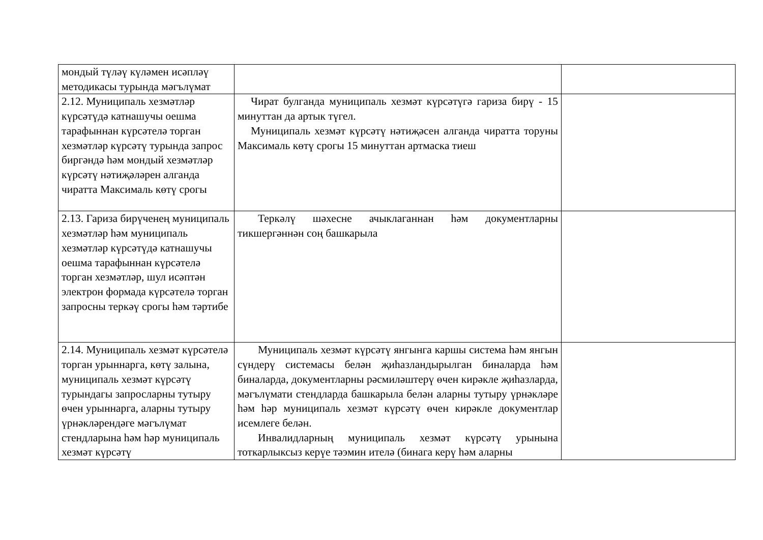| мондый түләү күләмен исәпләү методикасы турында мәгълүмат | | |
| 2.12. Муниципаль хезмәтләр күрсәтүдә катнашучы оешма тарафыннан күрсәтелә торган хезмәтләр күрсәтү турында запрос биргәндә һәм мондый хезмәтләр күрсәтү нәтиҗәләрен алганда чиратта Максималь көтү срогы | Чират булганда муниципаль хезмәт күрсәтүгә гариза бирү - 15 минуттан да артык түгел. Муниципаль хезмәт күрсәтү нәтиҗәсен алганда чиратта торуны Максималь көтү срогы 15 минуттан артмаска тиеш | |
| 2.13. Гариза бирүченең муниципаль хезмәтләр һәм муниципаль хезмәтләр күрсәтүдә катнашучы оешма тарафыннан күрсәтелә торган хезмәтләр, шул исәптән электрон формада күрсәтелә торган запросны теркәү срогы һәм тәртибе | Теркәлү шәхесне ачыклаганнан һәм документларны тикшергәннән соң башкарыла | |
| 2.14. Муниципаль хезмәт күрсәтелә торган урыннарга, көтү залына, муниципаль хезмәт күрсәтү турындагы запросларны тутыру өчен урыннарга, аларны тутыру үрнәкләрендәге мәгълүмат стендларына һәм һәр муниципаль хезмәт күрсәтү | Муниципаль хезмәт күрсәтү янгынга каршы система һәм янгын сүндерү системасы белән җиһазландырылган биналарда һәм биналарда, документларны рәсмиләштерү өчен кирәкле җиһазларда, мәгълүмати стендларда башкарыла белән аларны тутыру үрнәкләре һәм һәр муниципаль хезмәт күрсәтү өчен кирәкле документлар исемлеге белән. Инвалидларның муниципаль хезмәт күрсәтү урынына тоткарлыксыз керүе тәэмин ителә (бинага керү һәм аларны | |